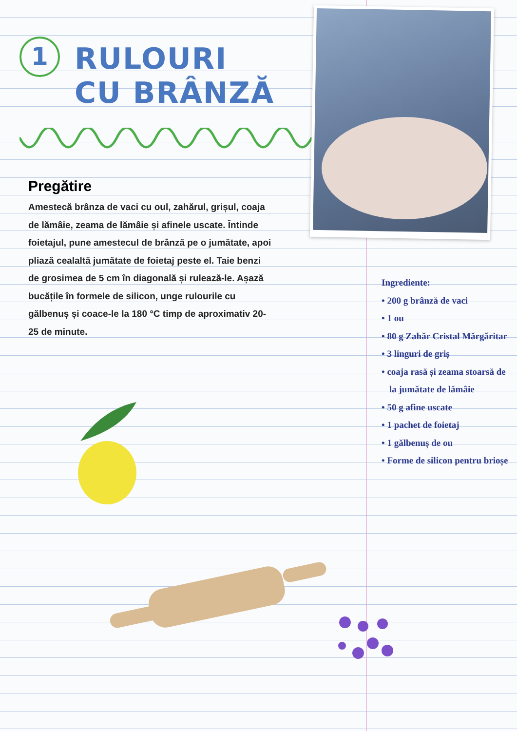1
RULOURI
CU BRÂNZĂ
Pregătire
Amestecă brânza de vaci cu oul, zahărul, grișul, coaja de lămâie, zeama de lămâie și afinele uscate. Întinde foietajul, pune amestecul de brânză pe o jumătate, apoi pliază cealaltă jumătate de foietaj peste el. Taie benzi de grosimea de 5 cm în diagonală și rulează-le. Așază bucățile în formele de silicon, unge rulourile cu gălbenuș și coace-le la 180 °C timp de aproximativ 20-25 de minute.
Ingrediente:
• 200 g brânză de vaci
• 1 ou
• 80 g Zahăr Cristal Mărgăritar
• 3 linguri de griș
• coaja rasă și zeama stoarsă de la jumătate de lămâie
• 50 g afine uscate
• 1 pachet de foietaj
• 1 gălbenuș de ou
• Forme de silicon pentru brioșe